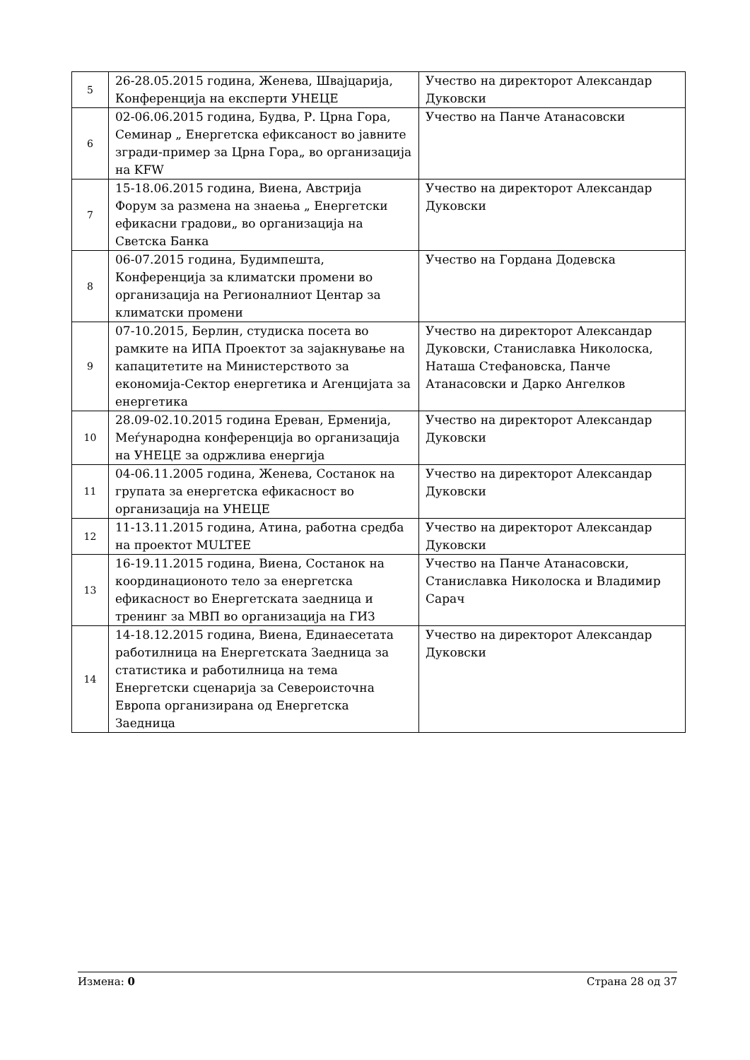| 5 | 26-28.05.2015 година, Женева, Швајцарија, Конференција на експерти УНЕЦЕ | Учество на директорот Александар Дуковски |
| 6 | 02-06.06.2015 година, Будва, Р. Црна Гора, Семинар „ Енергетска ефиксаност во јавните згради-пример за Црна Гора„ во организација на KFW | Учество на Панче Атанасовски |
| 7 | 15-18.06.2015 година, Виена, Австрија Форум за размена на знаења „ Енергетски ефикасни градови„ во организација на Светска Банка | Учество на директорот Александар Дуковски |
| 8 | 06-07.2015 година, Будимпешта, Конференција за климатски промени во организација на Регионалниот Центар за климатски промени | Учество на Гордана Додевска |
| 9 | 07-10.2015, Берлин, студиска посета во рамките на ИПА Проектот за зајакнување на капацитетите на Министерството за економија-Сектор енергетика и Агенцијата за енергетика | Учество на директорот Александар Дуковски, Станиславка Николоска, Наташа Стефановска, Панче Атанасовски и Дарко Ангелков |
| 10 | 28.09-02.10.2015 година Ереван, Ерменија, Меѓународна конференција во организација на УНЕЦЕ за одржлива енергија | Учество на директорот Александар Дуковски |
| 11 | 04-06.11.2005 година, Женева, Состанок на групата за енергетска ефикасност во организација на УНЕЦЕ | Учество на директорот Александар Дуковски |
| 12 | 11-13.11.2015 година, Атина, работна средба на проектот MULTEE | Учество на директорот Александар Дуковски |
| 13 | 16-19.11.2015 година, Виена, Состанок на координационото тело за енергетска ефикасност во Енергетската заедница и тренинг за МВП во организација на ГИЗ | Учество на Панче Атанасовски, Станиславка Николоска и Владимир Сарач |
| 14 | 14-18.12.2015 година, Виена, Единаесетата работилница на Енергетската Заедница за статистика и работилница на тема Енергетски сценарија за Североисточна Европа организирана од Енергетска Заедница | Учество на директорот Александар Дуковски |
Измена: 0 Страна 28 од 37